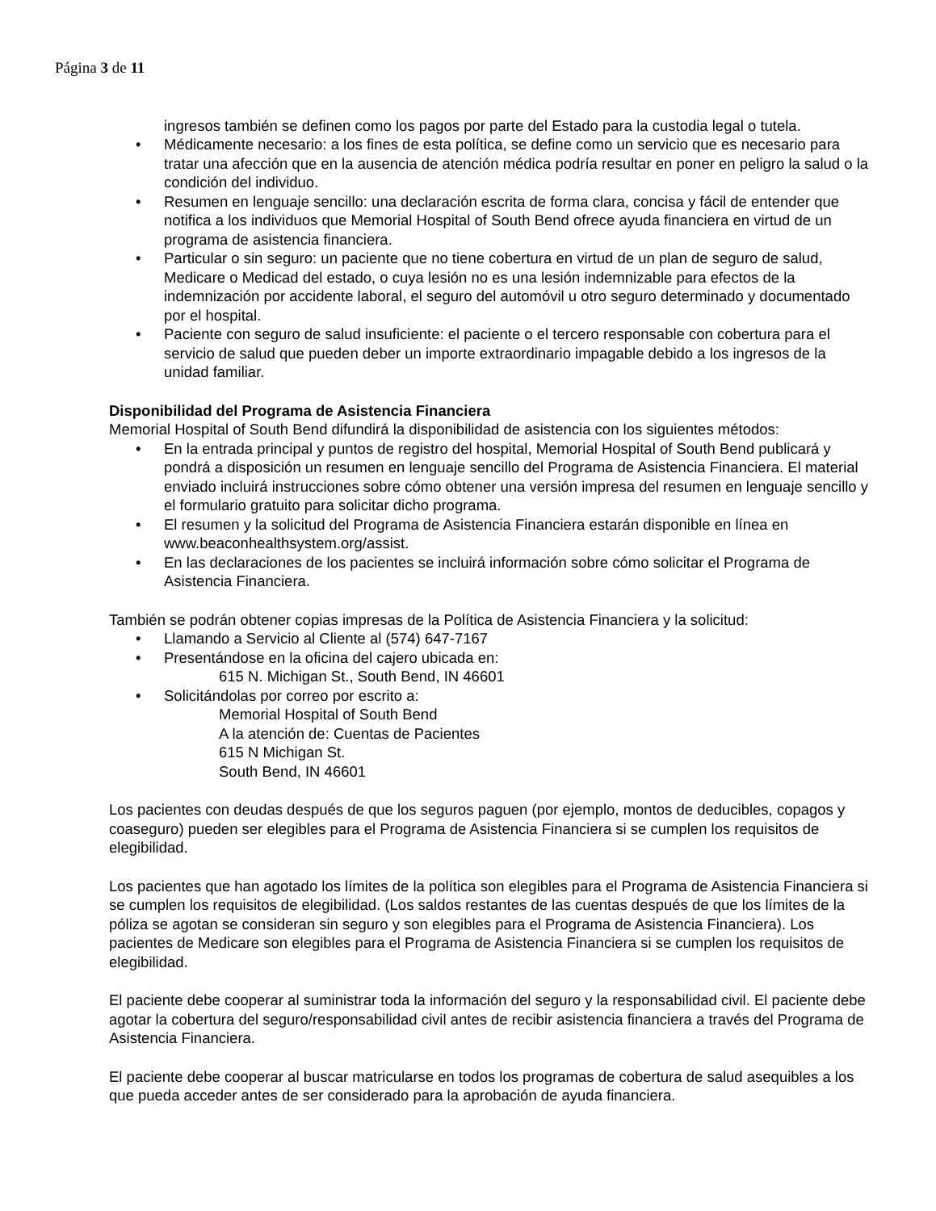Página 3 de 11
ingresos también se definen como los pagos por parte del Estado para la custodia legal o tutela.
• Médicamente necesario: a los fines de esta política, se define como un servicio que es necesario para tratar una afección que en la ausencia de atención médica podría resultar en poner en peligro la salud o la condición del individuo.
• Resumen en lenguaje sencillo: una declaración escrita de forma clara, concisa y fácil de entender que notifica a los individuos que Memorial Hospital of South Bend ofrece ayuda financiera en virtud de un programa de asistencia financiera.
• Particular o sin seguro: un paciente que no tiene cobertura en virtud de un plan de seguro de salud, Medicare o Medicad del estado, o cuya lesión no es una lesión indemnizable para efectos de la indemnización por accidente laboral, el seguro del automóvil u otro seguro determinado y documentado por el hospital.
• Paciente con seguro de salud insuficiente: el paciente o el tercero responsable con cobertura para el servicio de salud que pueden deber un importe extraordinario impagable debido a los ingresos de la unidad familiar.
Disponibilidad del Programa de Asistencia Financiera
Memorial Hospital of South Bend difundirá la disponibilidad de asistencia con los siguientes métodos:
• En la entrada principal y puntos de registro del hospital, Memorial Hospital of South Bend publicará y pondrá a disposición un resumen en lenguaje sencillo del Programa de Asistencia Financiera. El material enviado incluirá instrucciones sobre cómo obtener una versión impresa del resumen en lenguaje sencillo y el formulario gratuito para solicitar dicho programa.
• El resumen y la solicitud del Programa de Asistencia Financiera estarán disponible en línea en www.beaconhealthsystem.org/assist.
• En las declaraciones de los pacientes se incluirá información sobre cómo solicitar el Programa de Asistencia Financiera.
También se podrán obtener copias impresas de la Política de Asistencia Financiera y la solicitud:
• Llamando a Servicio al Cliente al (574) 647-7167
• Presentándose en la oficina del cajero ubicada en:
615 N. Michigan St., South Bend, IN 46601
• Solicitándolas por correo por escrito a:
Memorial Hospital of South Bend
A la atención de: Cuentas de Pacientes
615 N Michigan St.
South Bend, IN 46601
Los pacientes con deudas después de que los seguros paguen (por ejemplo, montos de deducibles, copagos y coaseguro) pueden ser elegibles para el Programa de Asistencia Financiera si se cumplen los requisitos de elegibilidad.
Los pacientes que han agotado los límites de la política son elegibles para el Programa de Asistencia Financiera si se cumplen los requisitos de elegibilidad. (Los saldos restantes de las cuentas después de que los límites de la póliza se agotan se consideran sin seguro y son elegibles para el Programa de Asistencia Financiera). Los pacientes de Medicare son elegibles para el Programa de Asistencia Financiera si se cumplen los requisitos de elegibilidad.
El paciente debe cooperar al suministrar toda la información del seguro y la responsabilidad civil. El paciente debe agotar la cobertura del seguro/responsabilidad civil antes de recibir asistencia financiera a través del Programa de Asistencia Financiera.
El paciente debe cooperar al buscar matricularse en todos los programas de cobertura de salud asequibles a los que pueda acceder antes de ser considerado para la aprobación de ayuda financiera.